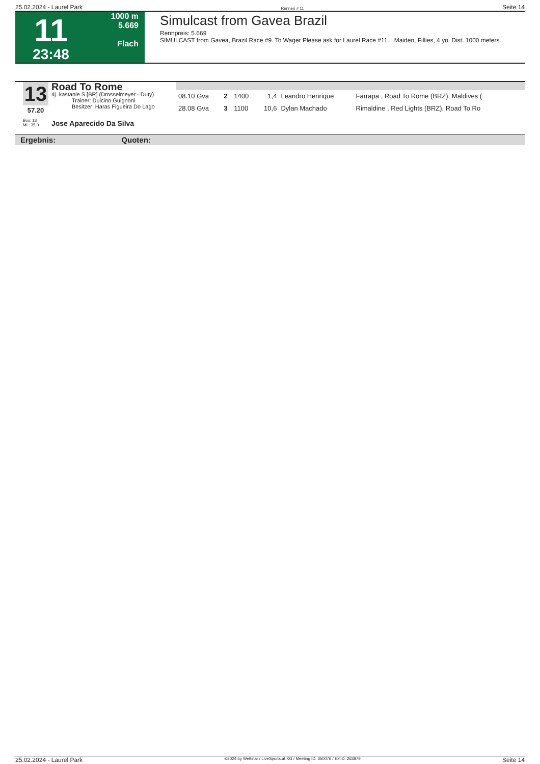25.02.2024 - Laurel Park Rennen # 11 Seite 14
11
23:48
1000 m
5.669
Flach
Simulcast from Gavea Brazil
Rennpreis: 5.669
SIMULCAST from Gavea, Brazil Race #9. To Wager Please ask for Laurel Race #11. Maiden, Fillies, 4 yo, Dist. 1000 meters.
13
57.20
Road To Rome
4j. kastanie S [BR] (Drosselmeyer - Duty)
Trainer: Dulcino Guignoni
Besitzer: Haras Figueira Do Lago
| 08.10 Gva | 2 | 1400 | 1,4 | Leandro Henrique | Farrapa , Road To Rome (BRZ), Maldives ( |
| 28.08 Gva | 3 | 1100 | 10,6 | Dylan Machado | Rimaldine , Red Lights (BRZ), Road To Ro |
Box: 13
ML: 35,0
Jose Aparecido Da Silva
Ergebnis: Quoten:
25.02.2024 - Laurel Park ©2024 by Wettstar / LiveSports.at KG / Meeting ID: 350076 / ExtID: 263879 Seite 14